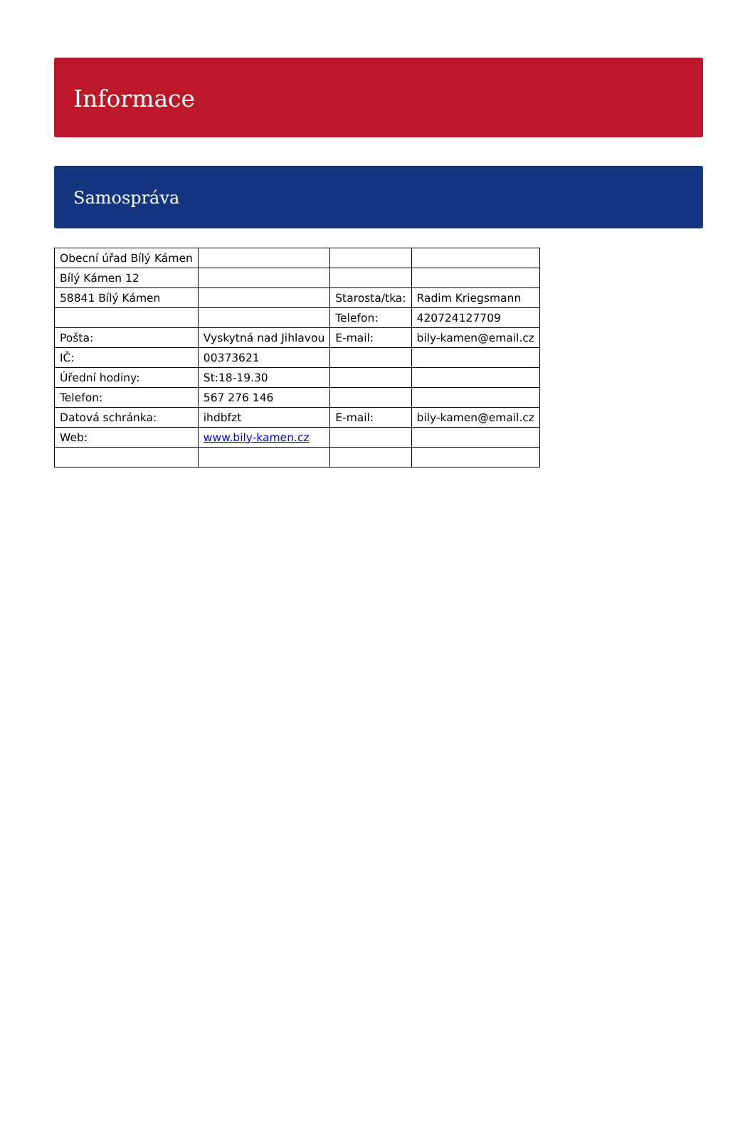Informace
Samospráva
| Obecní úřad Bílý Kámen | | | |
| Bílý Kámen 12 | | | |
| 58841 Bílý Kámen | | Starosta/tka: | Radim Kriegsmann |
| | | Telefon: | 420724127709 |
| Pošta: | Vyskytná nad Jihlavou | E-mail: | bily-kamen@email.cz |
| IČ: | 00373621 | | |
| Úřední hodiny: | St:18-19.30 | | |
| Telefon: | 567 276 146 | | |
| Datová schránka: | ihdbfzt | E-mail: | bily-kamen@email.cz |
| Web: | www.bily-kamen.cz | | |